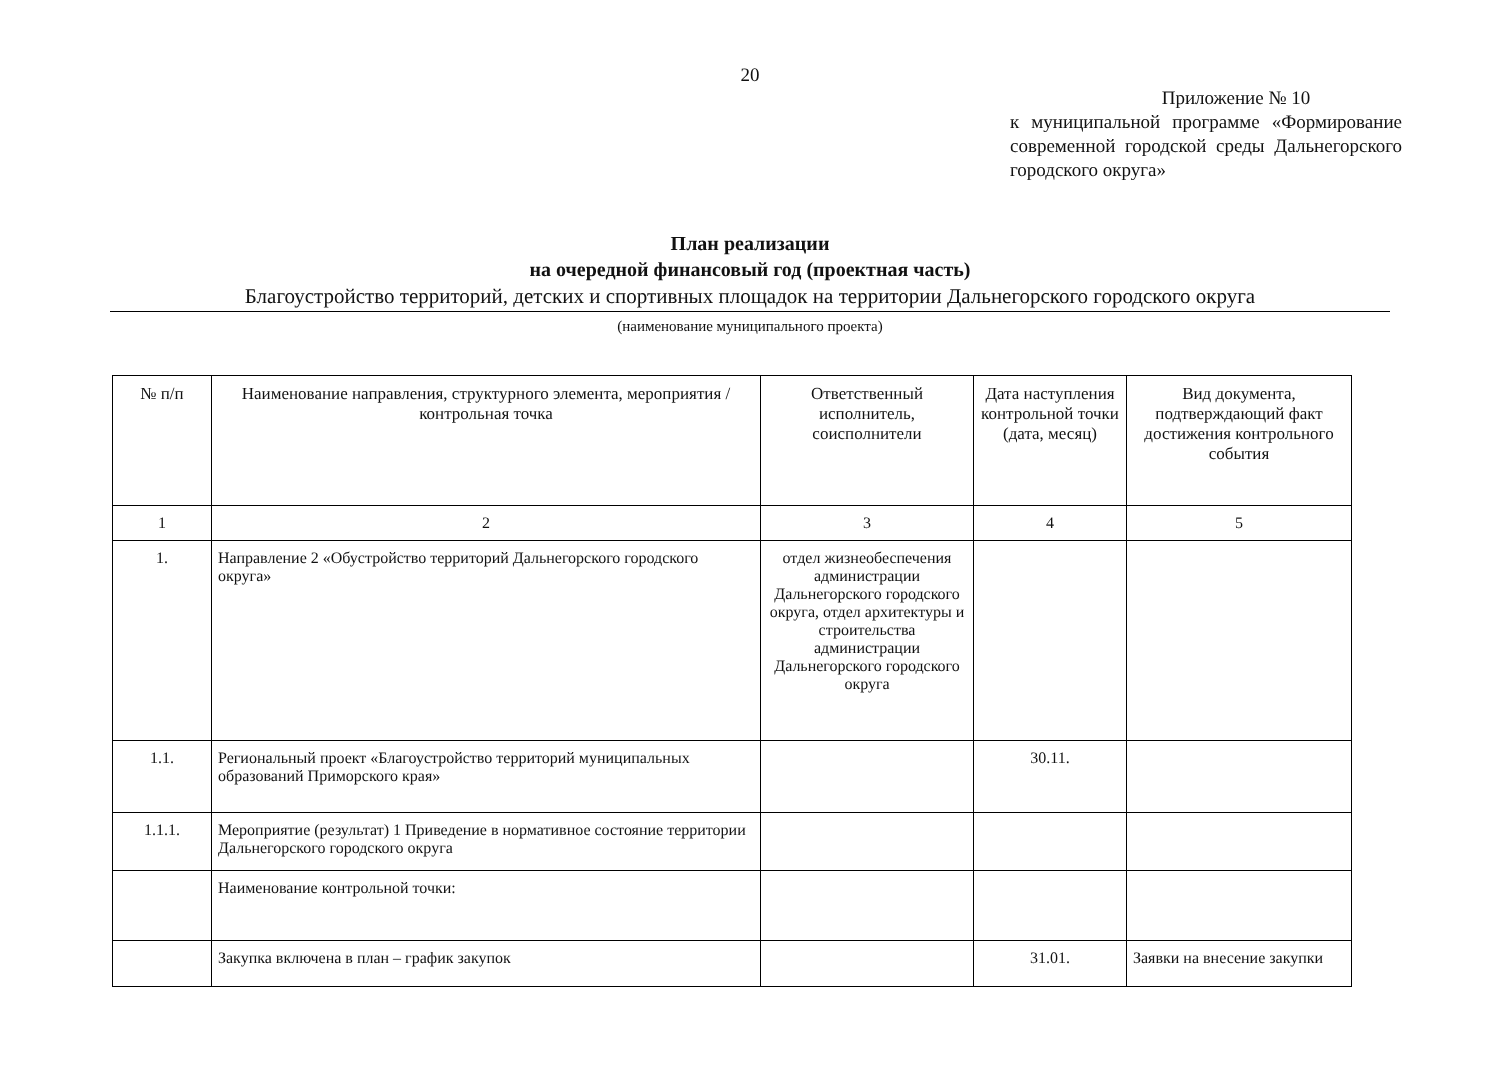20
Приложение № 10
к муниципальной программе «Формирование современной городской среды Дальнегорского городского округа»
План реализации
на очередной финансовый год (проектная часть)
Благоустройство территорий, детских и спортивных площадок на территории Дальнегорского городского округа
(наименование муниципального проекта)
| № п/п | Наименование направления, структурного элемента, мероприятия / контрольная точка | Ответственный исполнитель, соисполнители | Дата наступления контрольной точки (дата, месяц) | Вид документа, подтверждающий факт достижения контрольного события |
| --- | --- | --- | --- | --- |
| 1 | 2 | 3 | 4 | 5 |
| 1. | Направление 2 «Обустройство территорий Дальнегорского городского округа» | отдел жизнеобеспечения администрации Дальнегорского городского округа, отдел архитектуры и строительства администрации Дальнегорского городского округа | | |
| 1.1. | Региональный проект «Благоустройство территорий муниципальных образований Приморского края» | | 30.11. | |
| 1.1.1. | Мероприятие (результат) 1 Приведение в нормативное состояние территории Дальнегорского городского округа | | | |
| | Наименование контрольной точки: | | | |
| | Закупка включена в план – график закупок | | 31.01. | Заявки на внесение закупки |